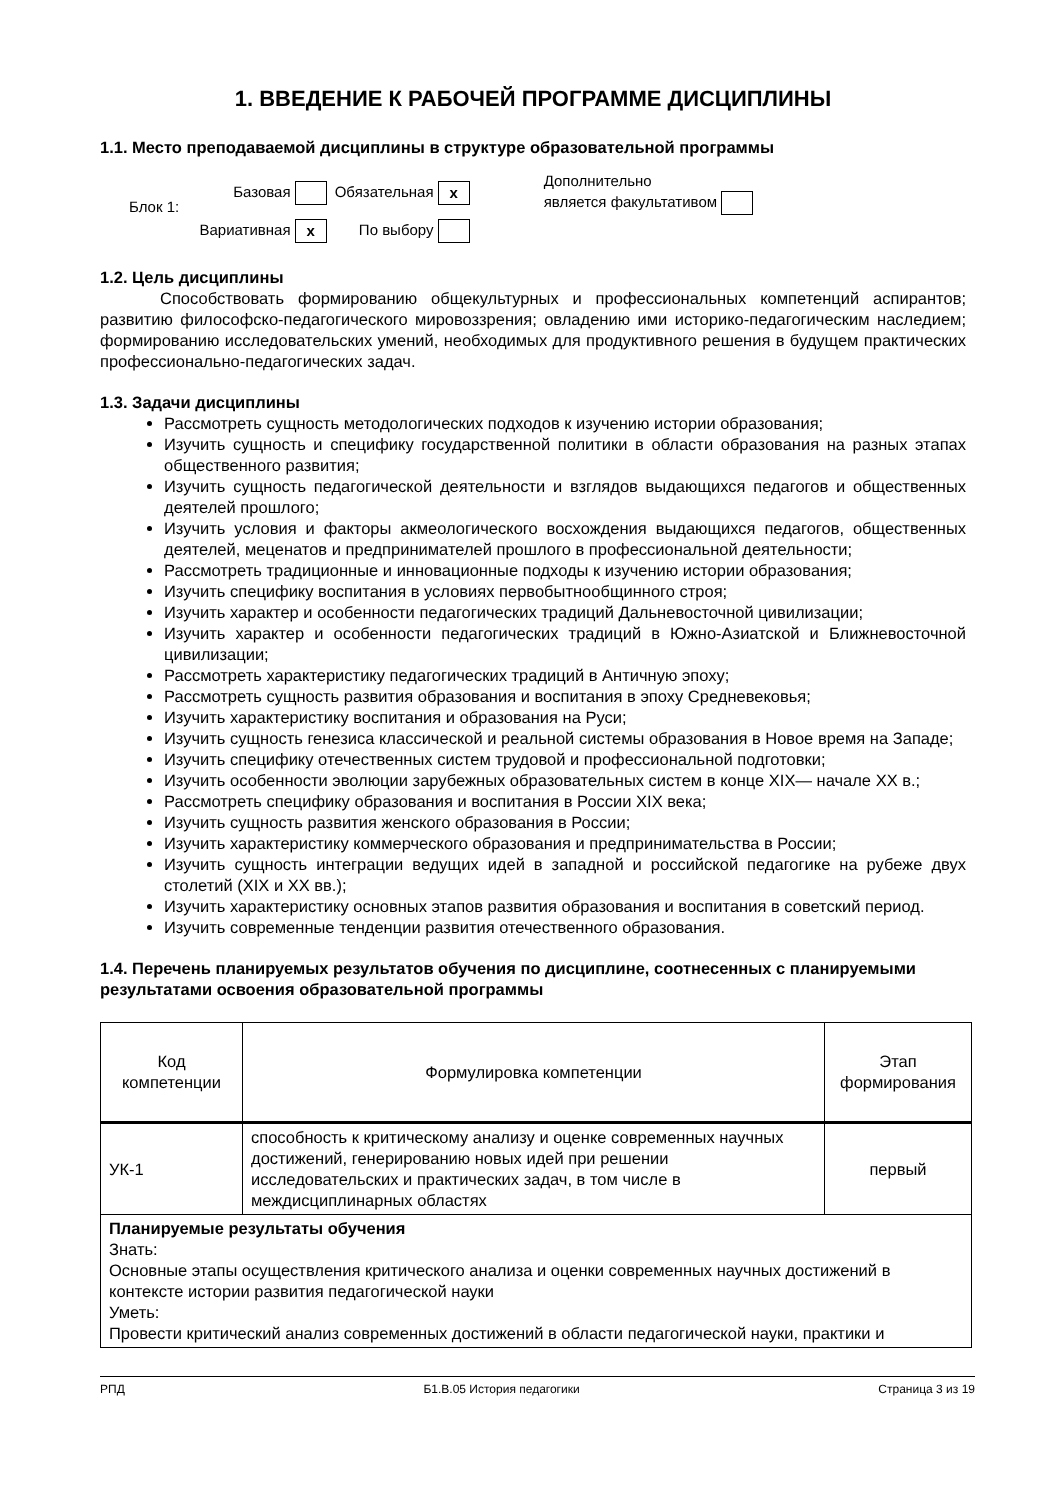1. ВВЕДЕНИЕ К РАБОЧЕЙ ПРОГРАММЕ ДИСЦИПЛИНЫ
1.1. Место преподаваемой дисциплины в структуре образовательной программы
| Блок 1: | Базовая | Обязательная x | Дополнительно является факультативом |
| | Вариативная x | По выбору | |
1.2. Цель дисциплины
Способствовать формированию общекультурных и профессиональных компетенций аспирантов; развитию философско-педагогического мировоззрения; овладению ими историко-педагогическим наследием; формированию исследовательских умений, необходимых для продуктивного решения в будущем практических профессионально-педагогических задач.
1.3. Задачи дисциплины
Рассмотреть сущность методологических подходов к изучению истории образования;
Изучить сущность и специфику государственной политики в области образования на разных этапах общественного развития;
Изучить сущность педагогической деятельности и взглядов выдающихся педагогов и общественных деятелей прошлого;
Изучить условия и факторы акмеологического восхождения выдающихся педагогов, общественных деятелей, меценатов и предпринимателей прошлого в профессиональной деятельности;
Рассмотреть традиционные и инновационные подходы к изучению истории образования;
Изучить специфику воспитания в условиях первобытнообщинного строя;
Изучить характер и особенности педагогических традиций Дальневосточной цивилизации;
Изучить характер и особенности педагогических традиций в Южно-Азиатской и Ближневосточной цивилизации;
Рассмотреть характеристику педагогических традиций в Античную эпоху;
Рассмотреть сущность развития образования и воспитания в эпоху Средневековья;
Изучить характеристику воспитания и образования на Руси;
Изучить сущность генезиса классической и реальной системы образования в Новое время на Западе;
Изучить специфику отечественных систем трудовой и профессиональной подготовки;
Изучить особенности эволюции зарубежных образовательных систем в конце XIX— начале XX в.;
Рассмотреть специфику образования и воспитания в России XIX века;
Изучить сущность развития женского образования в России;
Изучить характеристику коммерческого образования и предпринимательства в России;
Изучить сущность интеграции ведущих идей в западной и российской педагогике на рубеже двух столетий (XIX и XX вв.);
Изучить характеристику основных этапов развития образования и воспитания в советский период.
Изучить современные тенденции развития отечественного образования.
1.4. Перечень планируемых результатов обучения по дисциплине, соотнесенных с планируемыми результатами освоения образовательной программы
| Код компетенции | Формулировка компетенции | Этап формирования |
| --- | --- | --- |
| УК-1 | способность к критическому анализу и оценке современных научных достижений, генерированию новых идей при решении исследовательских и практических задач, в том числе в междисциплинарных областях | первый |
| Планируемые результаты обучения Знать: Основные этапы осуществления критического анализа и оценки современных научных достижений в контексте истории развития педагогической науки Уметь: Провести критический анализ современных достижений в области педагогической науки, практики и | | |
РПД Б1.В.05 История педагогики Страница 3 из 19